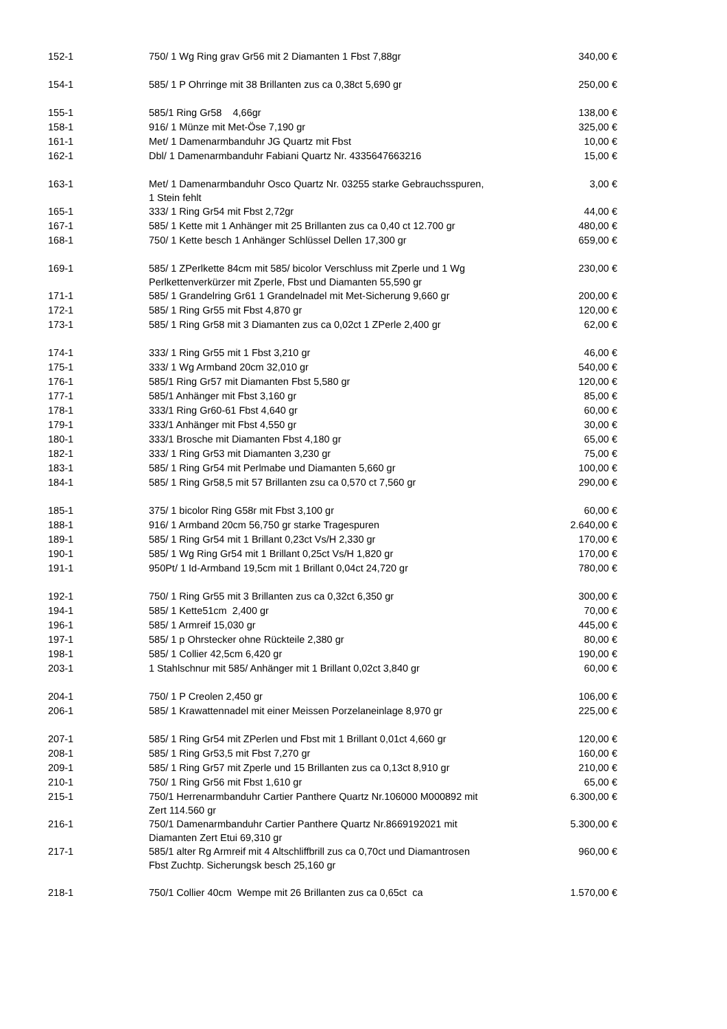| 152-1 | 750/ 1 Wg Ring grav Gr56 mit 2 Diamanten 1 Fbst 7,88gr | 340,00 € |
| 154-1 | 585/ 1 P Ohrringe mit 38 Brillanten zus ca 0,38ct 5,690 gr | 250,00 € |
| 155-1 | 585/1 Ring Gr58 4,66gr | 138,00 € |
| 158-1 | 916/ 1 Münze mit Met-Öse 7,190 gr | 325,00 € |
| 161-1 | Met/ 1 Damenarmbanduhr JG Quartz mit Fbst | 10,00 € |
| 162-1 | Dbl/ 1 Damenarmbanduhr Fabiani Quartz Nr. 4335647663216 | 15,00 € |
| 163-1 | Met/ 1 Damenarmbanduhr Osco Quartz Nr. 03255 starke Gebrauchsspuren, 1 Stein fehlt | 3,00 € |
| 165-1 | 333/ 1 Ring Gr54 mit Fbst 2,72gr | 44,00 € |
| 167-1 | 585/ 1 Kette mit 1 Anhänger mit 25 Brillanten zus ca 0,40 ct 12.700 gr | 480,00 € |
| 168-1 | 750/ 1 Kette besch 1 Anhänger Schlüssel Dellen 17,300 gr | 659,00 € |
| 169-1 | 585/ 1 ZPerlkette 84cm mit 585/ bicolor Verschluss mit Zperle und 1 Wg Perlkettenverkürzer mit Zperle, Fbst und Diamanten 55,590 gr | 230,00 € |
| 171-1 | 585/ 1 Grandelring Gr61 1 Grandelnadel mit Met-Sicherung 9,660 gr | 200,00 € |
| 172-1 | 585/ 1 Ring Gr55 mit Fbst 4,870 gr | 120,00 € |
| 173-1 | 585/ 1 Ring Gr58 mit 3 Diamanten zus ca 0,02ct 1 ZPerle 2,400 gr | 62,00 € |
| 174-1 | 333/ 1 Ring Gr55 mit 1 Fbst 3,210 gr | 46,00 € |
| 175-1 | 333/ 1 Wg Armband 20cm 32,010 gr | 540,00 € |
| 176-1 | 585/1 Ring Gr57 mit Diamanten Fbst 5,580 gr | 120,00 € |
| 177-1 | 585/1 Anhänger mit Fbst 3,160 gr | 85,00 € |
| 178-1 | 333/1 Ring Gr60-61 Fbst 4,640 gr | 60,00 € |
| 179-1 | 333/1 Anhänger mit Fbst 4,550 gr | 30,00 € |
| 180-1 | 333/1 Brosche mit Diamanten Fbst 4,180 gr | 65,00 € |
| 182-1 | 333/ 1 Ring Gr53 mit Diamanten 3,230 gr | 75,00 € |
| 183-1 | 585/ 1 Ring Gr54 mit Perlmabe und Diamanten 5,660 gr | 100,00 € |
| 184-1 | 585/ 1 Ring Gr58,5 mit 57 Brillanten zsu ca 0,570 ct 7,560 gr | 290,00 € |
| 185-1 | 375/ 1 bicolor Ring G58r mit Fbst 3,100 gr | 60,00 € |
| 188-1 | 916/ 1 Armband 20cm 56,750 gr starke Tragespuren | 2.640,00 € |
| 189-1 | 585/ 1 Ring Gr54 mit 1 Brillant 0,23ct Vs/H 2,330 gr | 170,00 € |
| 190-1 | 585/ 1 Wg Ring Gr54 mit 1 Brillant 0,25ct Vs/H 1,820 gr | 170,00 € |
| 191-1 | 950Pt/ 1 Id-Armband 19,5cm mit 1 Brillant 0,04ct 24,720 gr | 780,00 € |
| 192-1 | 750/ 1 Ring Gr55 mit 3 Brillanten zus ca 0,32ct 6,350 gr | 300,00 € |
| 194-1 | 585/ 1 Kette51cm 2,400 gr | 70,00 € |
| 196-1 | 585/ 1 Armreif 15,030 gr | 445,00 € |
| 197-1 | 585/ 1 p Ohrstecker ohne Rückteile 2,380 gr | 80,00 € |
| 198-1 | 585/ 1 Collier 42,5cm 6,420 gr | 190,00 € |
| 203-1 | 1 Stahlschnur mit 585/ Anhänger mit 1 Brillant 0,02ct 3,840 gr | 60,00 € |
| 204-1 | 750/ 1 P Creolen 2,450 gr | 106,00 € |
| 206-1 | 585/ 1 Krawattennadel mit einer Meissen Porzelaneinlage 8,970 gr | 225,00 € |
| 207-1 | 585/ 1 Ring Gr54 mit ZPerlen und Fbst mit 1 Brillant 0,01ct 4,660 gr | 120,00 € |
| 208-1 | 585/ 1 Ring Gr53,5 mit Fbst 7,270 gr | 160,00 € |
| 209-1 | 585/ 1 Ring Gr57 mit Zperle und 15 Brillanten zus ca 0,13ct 8,910 gr | 210,00 € |
| 210-1 | 750/ 1 Ring Gr56 mit Fbst 1,610 gr | 65,00 € |
| 215-1 | 750/1 Herrenarmbanduhr Cartier Panthere Quartz Nr.106000 M000892 mit Zert 114.560 gr | 6.300,00 € |
| 216-1 | 750/1 Damenarmbanduhr Cartier Panthere Quartz Nr.8669192021 mit Diamanten Zert Etui 69,310 gr | 5.300,00 € |
| 217-1 | 585/1 alter Rg Armreif mit 4 Altschliffbrill zus ca 0,70ct und Diamantrosen Fbst Zuchtp. Sicherungsk besch 25,160 gr | 960,00 € |
| 218-1 | 750/1 Collier 40cm Wempe mit 26 Brillanten zus ca 0,65ct ca | 1.570,00 € |